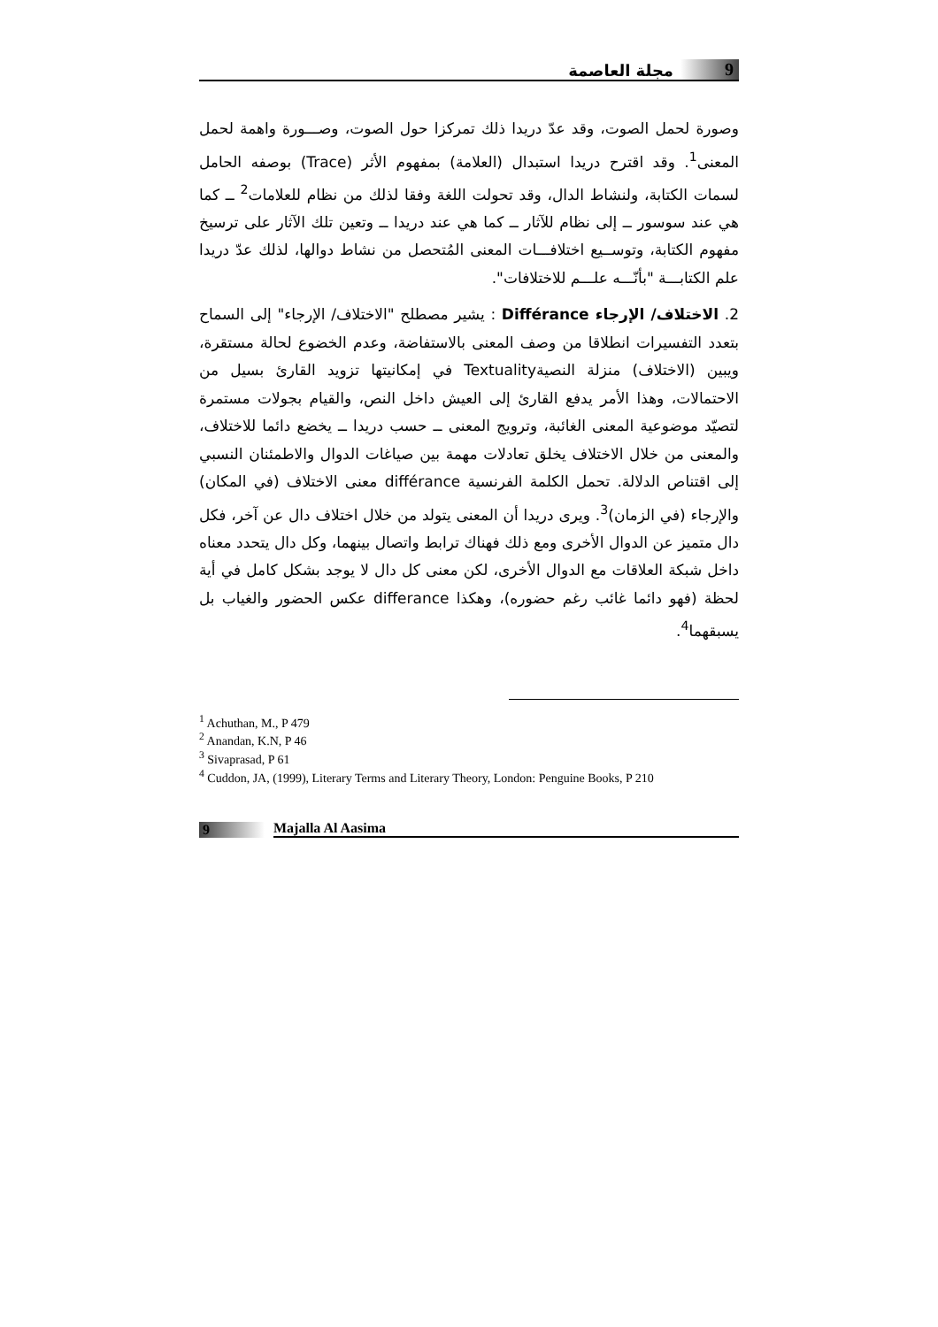9 مجلة العاصمة
وصورة لحمل الصوت، وقد عدّ دريدا ذلك تمركزا حول الصوت، وصـــورة واهمة لحمل المعنى<sup>1</sup>. وقد اقترح دريدا استبدال (العلامة) بمفهوم الأثر (Trace) بوصفه الحامل لسمات الكتابة، ولنشاط الدال، وقد تحولت اللغة وفقا لذلك من نظام للعلامات<sup>2</sup> ــ كما هي عند سوسور ــ إلى نظام للآثار ــ كما هي عند دريدا ــ وتعين تلك الآثار على ترسيخ مفهوم الكتابة، وتوســيع اختلافـــات المعنى المُتحصل من نشاط دوالها، لذلك عدّ دريدا علم الكتابـــة "بأنّـــه علـــم للاختلافات".
2. الاختلاف/ الإرجاء Différance : يشير مصطلح "الاختلاف/ الإرجاء" إلى السماح بتعدد التفسيرات انطلاقا من وصف المعنى بالاستفاضة، وعدم الخضوع لحالة مستقرة، ويبين (الاختلاف) منزلة النصيةTextuality في إمكانيتها تزويد القارئ بسيل من الاحتمالات، وهذا الأمر يدفع القارئ إلى العيش داخل النص، والقيام بجولات مستمرة لتصيّد موضوعية المعنى الغائبة، وترويج المعنى ــ حسب دريدا ــ يخضع دائما للاختلاف، والمعنى من خلال الاختلاف يخلق تعادلات مهمة بين صياغات الدوال والاطمئنان النسبي إلى اقتناص الدلالة. تحمل الكلمة الفرنسية différance معنى الاختلاف (في المكان) والإرجاء (في الزمان)<sup>3</sup>. ويرى دريدا أن المعنى يتولد من خلال اختلاف دال عن آخر، فكل دال متميز عن الدوال الأخرى ومع ذلك فهناك ترابط واتصال بينهما، وكل دال يتحدد معناه داخل شبكة العلاقات مع الدوال الأخرى، لكن معنى كل دال لا يوجد بشكل كامل في أية لحظة (فهو دائما غائب رغم حضوره)، وهكذا differance عكس الحضور والغياب بل يسبقهما<sup>4</sup>.
<sup>1</sup> Achuthan, M., P 479
<sup>2</sup> Anandan, K.N, P 46
<sup>3</sup> Sivaprasad, P 61
<sup>4</sup> Cuddon, JA, (1999), Literary Terms and Literary Theory, London: Penguine Books, P 210
9 Majalla Al Aasima